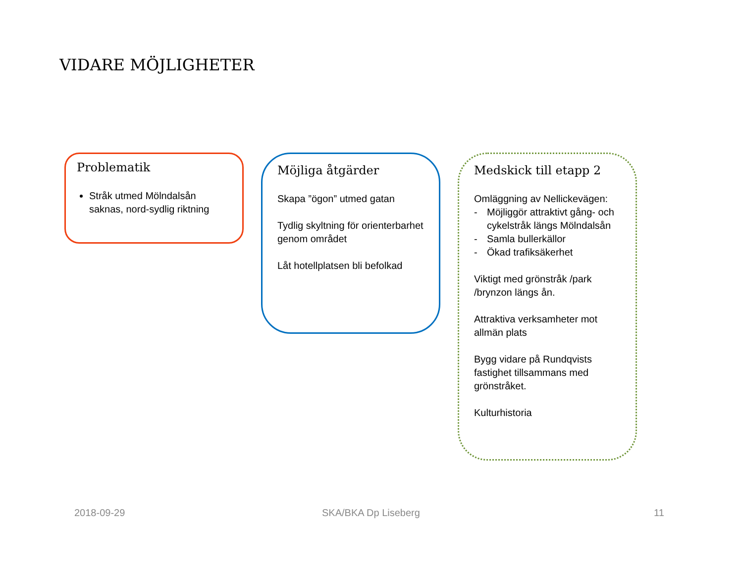VIDARE MÖJLIGHETER
Problematik
Stråk utmed Mölndalsån saknas, nord-sydlig riktning
Möjliga åtgärder
Skapa ”ögon” utmed gatan
Tydlig skyltning för orienterbarhet genom området
Låt hotellplatsen bli befolkad
Medskick till etapp 2
Omläggning av Nellickevägen:
- Möjliggör attraktivt gång- och cykelstråk längs Mölndalsån
- Samla bullerkällor
- Ökad trafiksäkerhet
Viktigt med grönstråk /park /brynzon längs ån.
Attraktiva verksamheter mot allmän plats
Bygg vidare på Rundqvists fastighet tillsammans med grönstråket.
Kulturhistoria
2018-09-29 SKA/BKA Dp Liseberg 11